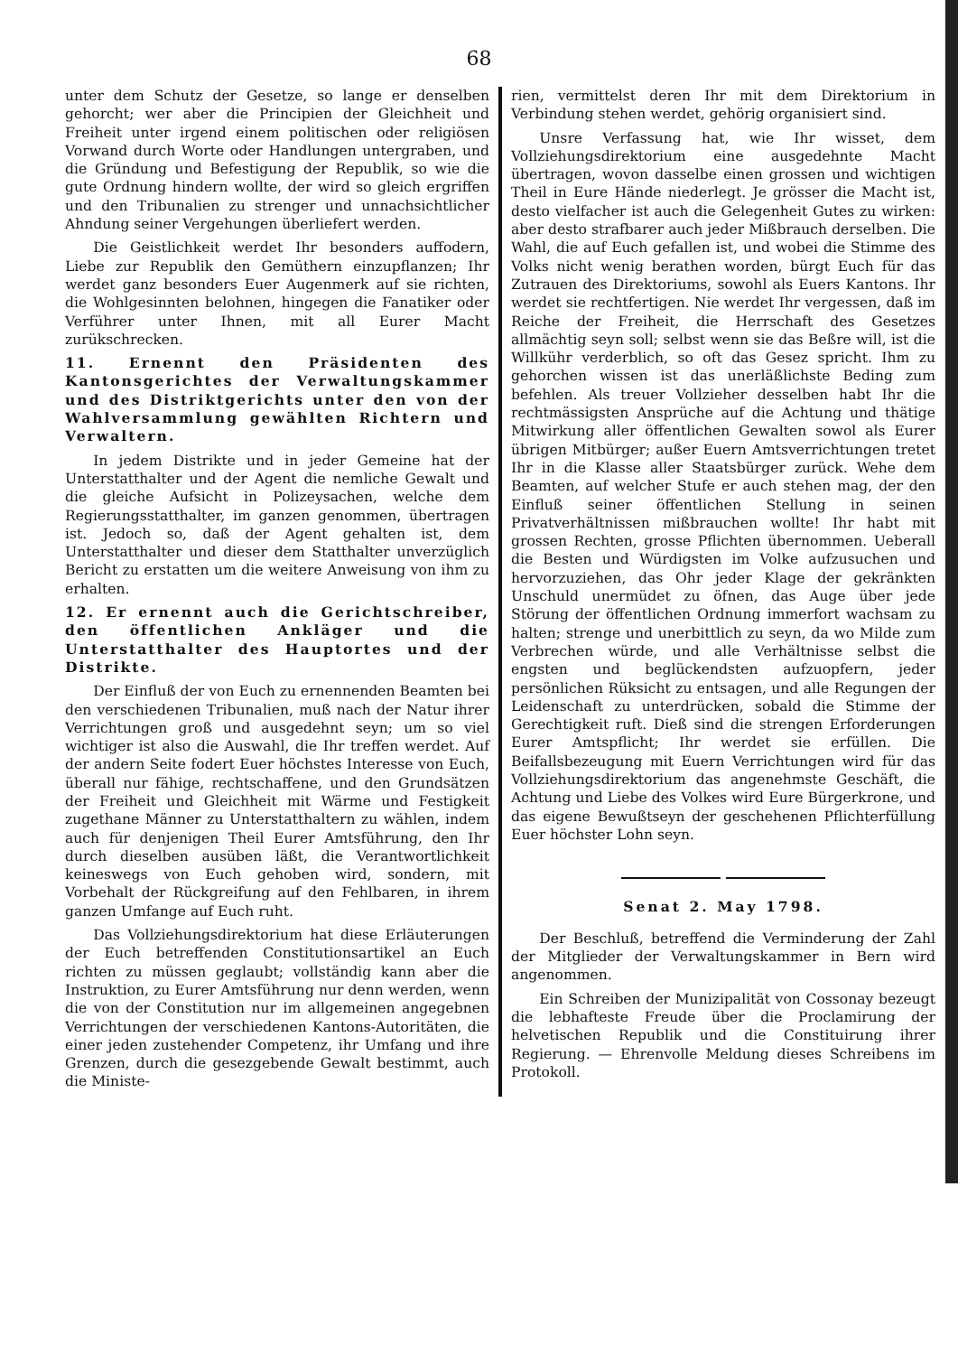68
unter dem Schutz der Gesetze, so lange er denselben gehorcht; wer aber die Principien der Gleichheit und Freiheit unter irgend einem politischen oder religiösen Vorwand durch Worte oder Handlungen untergraben, und die Gründung und Befestigung der Republik, so wie die gute Ordnung hindern wollte, der wird so gleich ergriffen und den Tribunalien zu strenger und unnachsichtlicher Ahndung seiner Vergehungen überliefert werden.
Die Geistlichkeit werdet Ihr besonders auffodern, Liebe zur Republik den Gemüthern einzupflanzen; Ihr werdet ganz besonders Euer Augenmerk auf sie richten, die Wohlgesinnten belohnen, hingegen die Fanatiker oder Verführer unter Ihnen, mit all Eurer Macht zurükschrecken.
11. Ernennt den Präsidenten des Kantonsgerichtes der Verwaltungskammer und des Distriktgerichts unter den von der Wahlversammlung gewählten Richtern und Verwaltern.
In jedem Distrikte und in jeder Gemeine hat der Unterstatthalter und der Agent die nemliche Gewalt und die gleiche Aufsicht in Polizeysachen, welche dem Regierungsstatthalter, im ganzen genommen, übertragen ist. Jedoch so, daß der Agent gehalten ist, dem Unterstatthalter und dieser dem Statthalter unverzüglich Bericht zu erstatten um die weitere Anweisung von ihm zu erhalten.
12. Er ernennt auch die Gerichtschreiber, den öffentlichen Ankläger und die Unterstatthalter des Hauptortes und der Distrikte.
Der Einfluß der von Euch zu ernennenden Beamten bei den verschiedenen Tribunalien, muß nach der Natur ihrer Verrichtungen groß und ausgedehnt seyn; um so viel wichtiger ist also die Auswahl, die Ihr treffen werdet. Auf der andern Seite fodert Euer höchstes Interesse von Euch, überall nur fähige, rechtschaffene, und den Grundsätzen der Freiheit und Gleichheit mit Wärme und Festigkeit zugethane Männer zu Unterstatthaltern zu wählen, indem auch für denjenigen Theil Eurer Amtsführung, den Ihr durch dieselben ausüben läßt, die Verantwortlichkeit keineswegs von Euch gehoben wird, sondern, mit Vorbehalt der Rückgreifung auf den Fehlbaren, in ihrem ganzen Umfange auf Euch ruht.
Das Vollziehungsdirektorium hat diese Erläuterungen der Euch betreffenden Constitutionsartikel an Euch richten zu müssen geglaubt; vollständig kann aber die Instruktion, zu Eurer Amtsführung nur denn werden, wenn die von der Constitution nur im allgemeinen angegebnen Verrichtungen der verschiedenen Kantons-Autoritäten, die einer jeden zustehender Competenz, ihr Umfang und ihre Grenzen, durch die gesezgebende Gewalt bestimmt, auch die Ministe-
rien, vermittelst deren Ihr mit dem Direktorium in Verbindung stehen werdet, gehörig organisiert sind.
Unsre Verfassung hat, wie Ihr wisset, dem Vollziehungsdirektorium eine ausgedehnte Macht übertragen, wovon dasselbe einen grossen und wichtigen Theil in Eure Hände niederlegt. Je grösser die Macht ist, desto vielfacher ist auch die Gelegenheit Gutes zu wirken: aber desto strafbarer auch jeder Mißbrauch derselben. Die Wahl, die auf Euch gefallen ist, und wobei die Stimme des Volks nicht wenig berathen worden, bürgt Euch für das Zutrauen des Direktoriums, sowohl als Euers Kantons. Ihr werdet sie rechtfertigen. Nie werdet Ihr vergessen, daß im Reiche der Freiheit, die Herrschaft des Gesetzes allmächtig seyn soll; selbst wenn sie das Beßre will, ist die Willkühr verderblich, so oft das Gesez spricht. Ihm zu gehorchen wissen ist das unerläßlichste Beding zum befehlen. Als treuer Vollzieher desselben habt Ihr die rechtmässigsten Ansprüche auf die Achtung und thätige Mitwirkung aller öffentlichen Gewalten sowol als Eurer übrigen Mitbürger; außer Euern Amtsverrichtungen tretet Ihr in die Klasse aller Staatsbürger zurück. Wehe dem Beamten, auf welcher Stufe er auch stehen mag, der den Einfluß seiner öffentlichen Stellung in seinen Privatverhältnissen mißbrauchen wollte! Ihr habt mit grossen Rechten, grosse Pflichten übernommen. Ueberall die Besten und Würdigsten im Volke aufzusuchen und hervorzuziehen, das Ohr jeder Klage der gekränkten Unschuld unermüdet zu öfnen, das Auge über jede Störung der öffentlichen Ordnung immerfort wachsam zu halten; strenge und unerbittlich zu seyn, da wo Milde zum Verbrechen würde, und alle Verhältnisse selbst die engsten und beglückendsten aufzuopfern, jeder persönlichen Rüksicht zu entsagen, und alle Regungen der Leidenschaft zu unterdrücken, sobald die Stimme der Gerechtigkeit ruft. Dieß sind die strengen Erforderungen Eurer Amtspflicht; Ihr werdet sie erfüllen. Die Beifallsbezeugung mit Euern Verrichtungen wird für das Vollziehungsdirektorium das angenehmste Geschäft, die Achtung und Liebe des Volkes wird Eure Bürgerkrone, und das eigene Bewußtseyn der geschehenen Pflichterfüllung Euer höchster Lohn seyn.
Senat 2. May 1798.
Der Beschluß, betreffend die Verminderung der Zahl der Mitglieder der Verwaltungskammer in Bern wird angenommen.
Ein Schreiben der Munizipalität von Cossonay bezeugt die lebhafteste Freude über die Proclamirung der helvetischen Republik und die Constituirung ihrer Regierung. — Ehrenvolle Meldung dieses Schreibens im Protokoll.